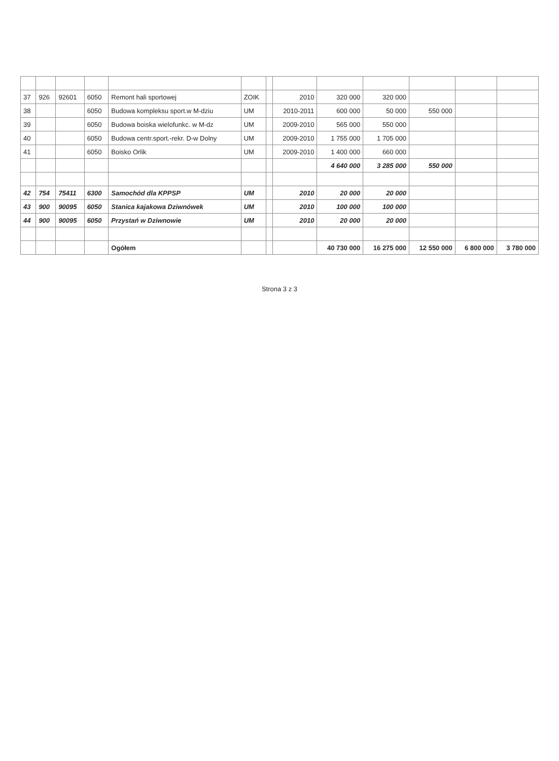| 37 | 926 | 92601 | 6050 | Remont hali sportowej | ZOIK | | 2010 | 320 000 | 320 000 | | | |
| 38 | | | 6050 | Budowa kompleksu sport.w M-dziu | UM | | 2010-2011 | 600 000 | 50 000 | 550 000 | | |
| 39 | | | 6050 | Budowa boiska wielofunkc. w M-dz | UM | | 2009-2010 | 565 000 | 550 000 | | | |
| 40 | | | 6050 | Budowa centr.sport.-rekr. D-w Dolny | UM | | 2009-2010 | 1 755 000 | 1 705 000 | | | |
| 41 | | | 6050 | Boisko Orlik | UM | | 2009-2010 | 1 400 000 | 660 000 | | | |
| | | | | | | | | 4 640 000 | 3 285 000 | 550 000 | | |
| 42 | 754 | 75411 | 6300 | Samochód dla KPPSP | UM | | 2010 | 20 000 | 20 000 | | | |
| 43 | 900 | 90095 | 6050 | Stanica kajakowa Dziwnówek | UM | | 2010 | 100 000 | 100 000 | | | |
| 44 | 900 | 90095 | 6050 | Przystań w Dziwnowie | UM | | 2010 | 20 000 | 20 000 | | | |
| | | | | Ogółem | | | | 40 730 000 | 16 275 000 | 12 550 000 | 6 800 000 | 3 780 000 |
Strona 3 z 3